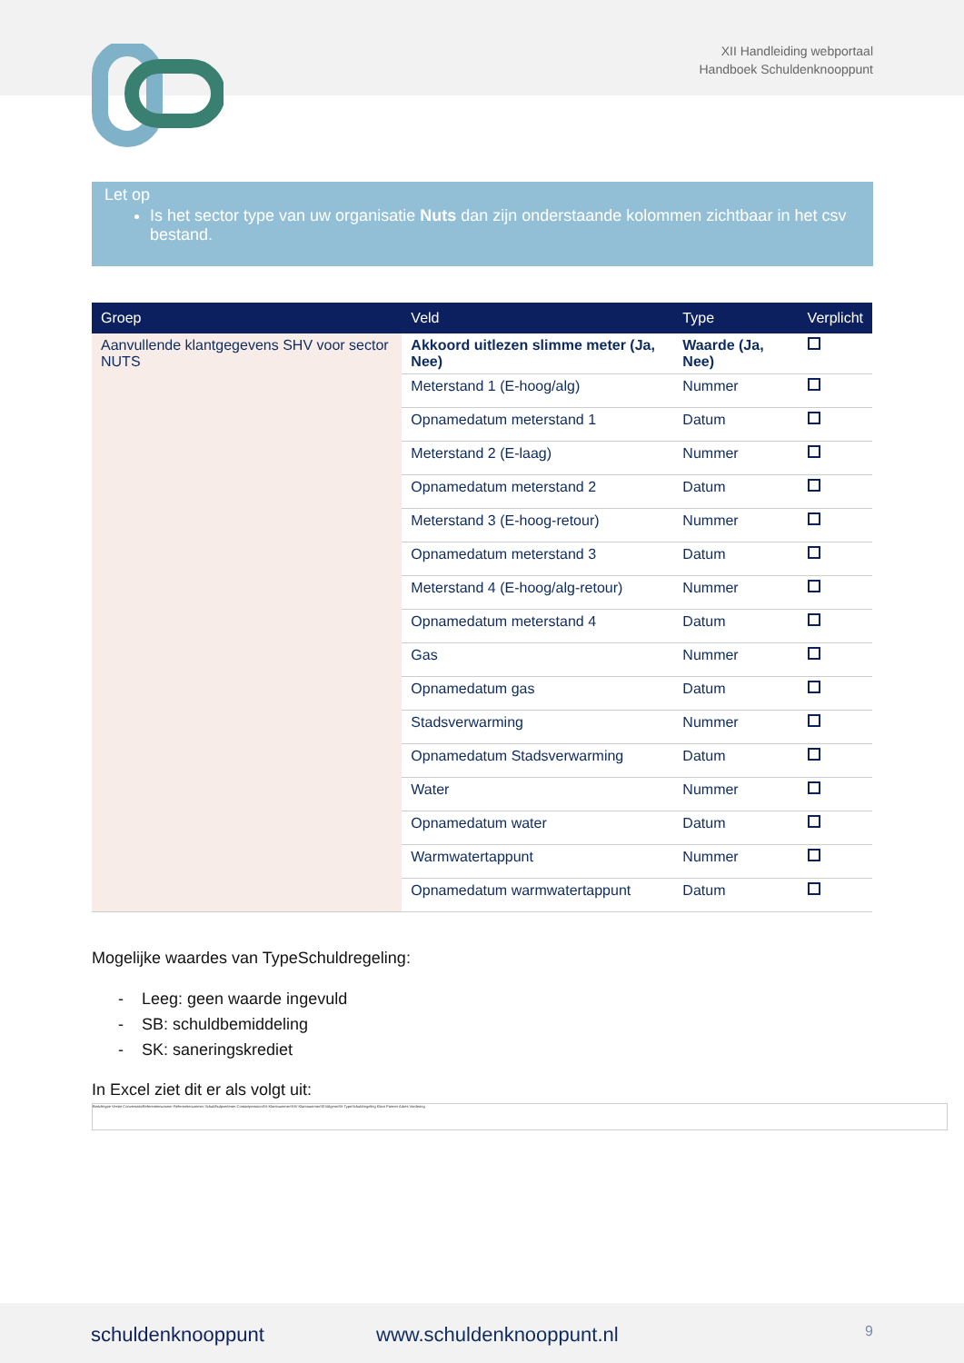XII Handleiding webportaal
Handboek Schuldenknooppunt
Let op
Is het sector type van uw organisatie Nuts dan zijn onderstaande kolommen zichtbaar in het csv bestand.
| Groep | Veld | Type | Verplicht |
| --- | --- | --- | --- |
| Aanvullende klantgegevens SHV voor sector NUTS | Akkoord uitlezen slimme meter (Ja, Nee) | Waarde (Ja, Nee) | |
| | Meterstand 1 (E-hoog/alg) | Nummer | |
| | Opnamedatum meterstand 1 | Datum | |
| | Meterstand 2 (E-laag) | Nummer | |
| | Opnamedatum meterstand 2 | Datum | |
| | Meterstand 3 (E-hoog-retour) | Nummer | |
| | Opnamedatum meterstand 3 | Datum | |
| | Meterstand 4 (E-hoog/alg-retour) | Nummer | |
| | Opnamedatum meterstand 4 | Datum | |
| | Gas | Nummer | |
| | Opnamedatum gas | Datum | |
| | Stadsverwarming | Nummer | |
| | Opnamedatum Stadsverwarming | Datum | |
| | Water | Nummer | |
| | Opnamedatum water | Datum | |
| | Warmwatertappunt | Nummer | |
| | Opnamedatum warmwatertappunt | Datum | |
Mogelijke waardes van TypeSchuldregeling:
- Leeg: geen waarde ingevuld
- SB: schuldbemiddeling
- SK: saneringskrediet
In Excel ziet dit er als volgt uit:
Berichttype Versie ConversatieReferentienummer Referentienummer Schuldhulpverlener ContactpersoonSH KlantnummerSHV KlantnummerSEVolgensSH TypeSchuldregeling Klant Partner Adres Vordering
schuldenknooppunt www.schuldenknooppunt.nl 9